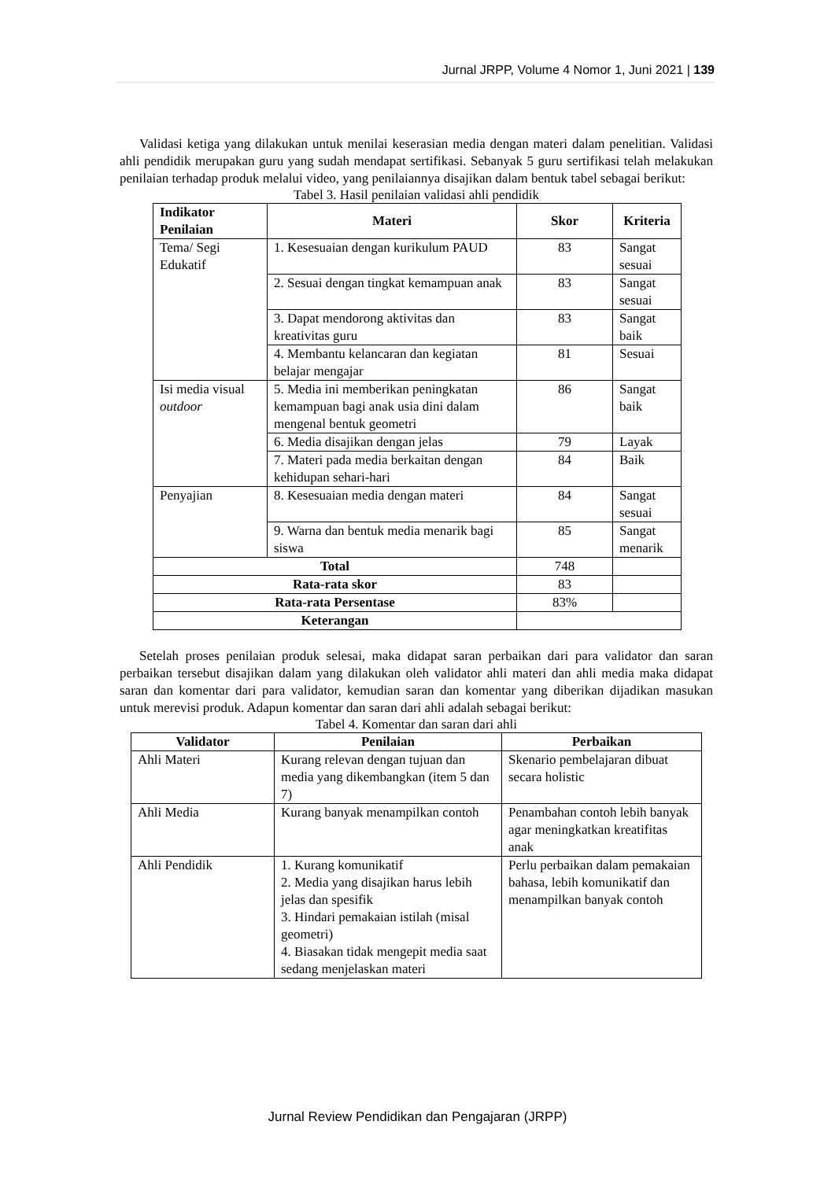Jurnal JRPP, Volume 4 Nomor 1, Juni 2021 | 139
Validasi ketiga yang dilakukan untuk menilai keserasian media dengan materi dalam penelitian. Validasi ahli pendidik merupakan guru yang sudah mendapat sertifikasi. Sebanyak 5 guru sertifikasi telah melakukan penilaian terhadap produk melalui video, yang penilaiannya disajikan dalam bentuk tabel sebagai berikut:
Tabel 3. Hasil penilaian validasi ahli pendidik
| Indikator Penilaian | Materi | Skor | Kriteria |
| --- | --- | --- | --- |
| Tema/ Segi Edukatif | 1. Kesesuaian dengan kurikulum PAUD | 83 | Sangat sesuai |
| | 2. Sesuai dengan tingkat kemampuan anak | 83 | Sangat sesuai |
| | 3. Dapat mendorong aktivitas dan kreativitas guru | 83 | Sangat baik |
| | 4. Membantu kelancaran dan kegiatan belajar mengajar | 81 | Sesuai |
| Isi media visual outdoor | 5. Media ini memberikan peningkatan kemampuan bagi anak usia dini dalam mengenal bentuk geometri | 86 | Sangat baik |
| | 6. Media disajikan dengan jelas | 79 | Layak |
| | 7. Materi pada media berkaitan dengan kehidupan sehari-hari | 84 | Baik |
| Penyajian | 8. Kesesuaian media dengan materi | 84 | Sangat sesuai |
| | 9. Warna dan bentuk media menarik bagi siswa | 85 | Sangat menarik |
| Total | | 748 | |
| Rata-rata skor | | 83 | |
| Rata-rata Persentase | | 83% | |
| Keterangan | | | |
Setelah proses penilaian produk selesai, maka didapat saran perbaikan dari para validator dan saran perbaikan tersebut disajikan dalam yang dilakukan oleh validator ahli materi dan ahli media maka didapat saran dan komentar dari para validator, kemudian saran dan komentar yang diberikan dijadikan masukan untuk merevisi produk. Adapun komentar dan saran dari ahli adalah sebagai berikut:
Tabel 4. Komentar dan saran dari ahli
| Validator | Penilaian | Perbaikan |
| --- | --- | --- |
| Ahli Materi | Kurang relevan dengan tujuan dan media yang dikembangkan (item 5 dan 7) | Skenario pembelajaran dibuat secara holistic |
| Ahli Media | Kurang banyak menampilkan contoh | Penambahan contoh lebih banyak agar meningkatkan kreatifitas anak |
| Ahli Pendidik | 1. Kurang komunikatif 2. Media yang disajikan harus lebih jelas dan spesifik 3. Hindari pemakaian istilah (misal geometri) 4. Biasakan tidak mengepit media saat sedang menjelaskan materi | Perlu perbaikan dalam pemakaian bahasa, lebih komunikatif dan menampilkan banyak contoh |
Jurnal Review Pendidikan dan Pengajaran (JRPP)